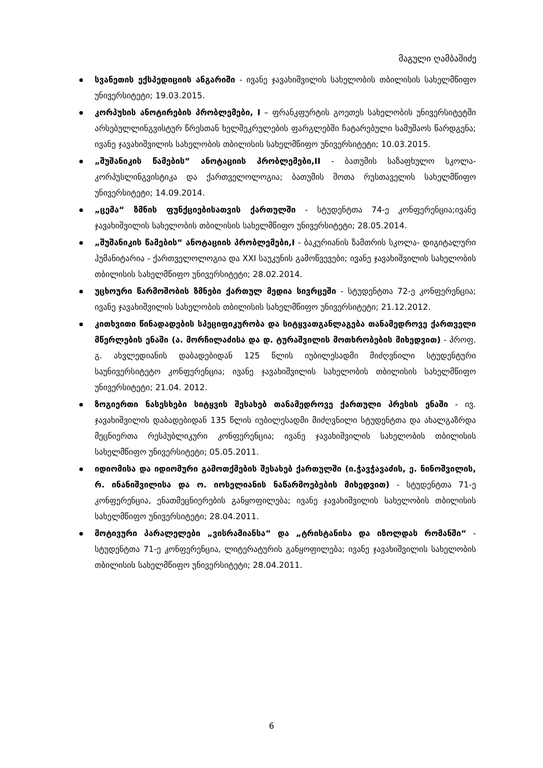მაგული ღამბაშიძე
სვანეთის ექსპედიციის ანგარიში - ივანე ჯავახიშვილის სახელობის თბილისის სახელმწიფო უნივერსიტეტი; 19.03.2015.
კორპუსის ანოტირების პრობლემები, I – ფრანკფურტის გოეთეს სახელობის უნივერსიტეტში არსებულლინგვისტურ წრესთან ხელშეკრულების ფარგლებში ჩატარებული სამუშაოს წარდგენა; ივანე ჯავახიშვილის სახელობის თბილისის სახელმწიფო უნივერსიტეტი; 10.03.2015.
„შუშანიკის წამების“ ანოტაციის პრობლემები,II - ბათუმის საზაფხულო სკოლა- კორპუსლინგვისტიკა და ქართველოლოგია; ბათუმის შოთა რუსთაველის სახელმწიფო უნივერსიტეტი; 14.09.2014.
„ცემა“ ზმნის ფუნქციებისათვის ქართულში - სტუდენტთა 74-ე კონფერენცია;ივანე ჯავახიშვილის სახელობის თბილისის სახელმწიფო უნივერსიტეტი; 28.05.2014.
„შუშანიკის წამების“ ანოტაციის პრობლემები,I - ბაკურიანის ზამთრის სკოლა- დიგიტალური ჰუმანიტარია - ქართველოლოგია და XXI საუკუნის გამოწვევები; ივანე ჯავახიშვილის სახელობის თბილისის სახელმწიფო უნივერსიტეტი; 28.02.2014.
უცხოური წარმოშობის ზმნები ქართულ მედია სივრცეში - სტუდენტთა 72-ე კონფერენცია; ივანე ჯავახიშვილის სახელობის თბილისის სახელმწიფო უნივერსიტეტი; 21.12.2012.
კითხვითი წინადადების სპეციფიკურობა და სიტყვათგანლაგება თანამედროვე ქართველი მწერლების ენაში (ა. მორჩილაძისა და დ. ტურაშვილის მოთხრობების მიხედვით) - პროფ. გ. ახვლედიანის დაბადებიდან 125 წლის იუბილესადმი მიძღვნილი სტუდენტური საუნივერსიტეტო კონფერენცია; ივანე ჯავახიშვილის სახელობის თბილისის სახელმწიფო უნივერსიტეტი; 21.04. 2012.
ზოგიერთი ნასესხები სიტყვის შესახებ თანამედროვე ქართული პრესის ენაში - ივ. ჯავახიშვილის დაბადებიდან 135 წლის იუბილესადმი მიძღვნილი სტუდენტთა და ახალგაზრდა მეცნიერთა რესპუბლიკური კონფერენცია; ივანე ჯავახიშვილის სახელობის თბილისის სახელმწიფო უნივერსიტეტი; 05.05.2011.
იდიომისა და იდიომური გამოთქმების შესახებ ქართულში (ი.ჭავჭავაძის, ე. ნინოშვილის, რ. ინანიშვილისა და ო. იოსელიანის ნაწარმოებების მიხედვით) - სტუდენტთა 71-ე კონფერენცია, ენათმეცნიერების განყოფილება; ივანე ჯავახიშვილის სახელობის თბილისის სახელმწიფო უნივერსიტეტი; 28.04.2011.
მოტივური პარალელები „ვისრამიანსა“ და „ტრისტანისა და იზოლდას რომანში“ - სტუდენტთა 71-ე კონფერენცია, ლიტერატურის განყოფილება; ივანე ჯავახიშვილის სახელობის თბილისის სახელმწიფო უნივერსიტეტი; 28.04.2011.
6